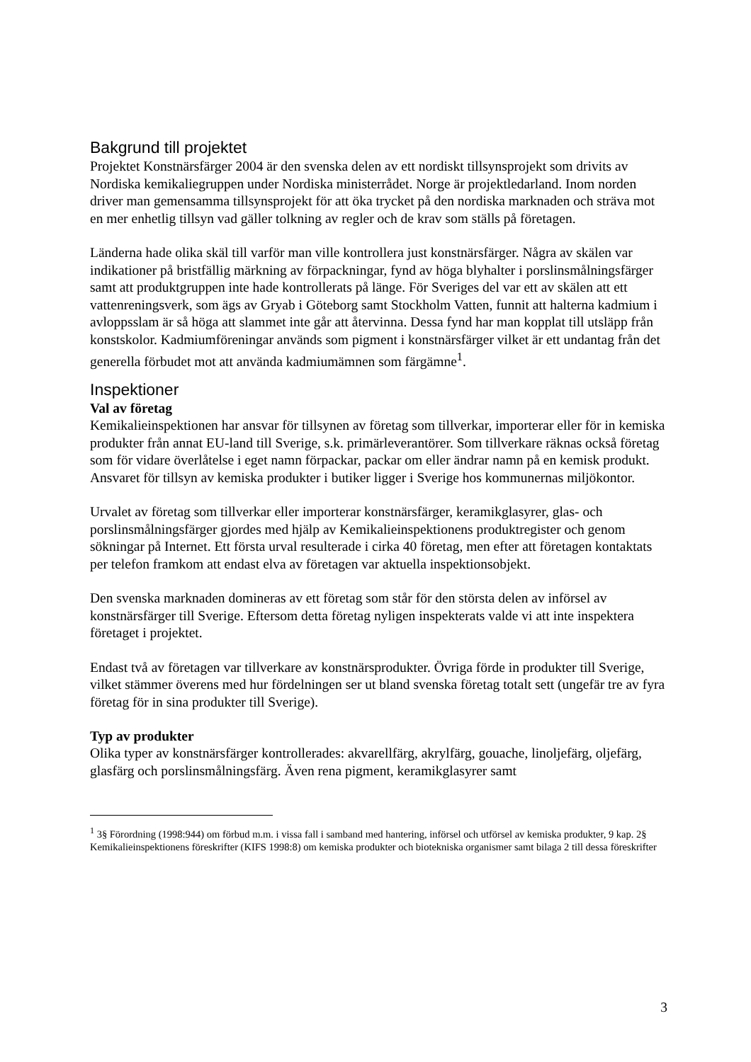Bakgrund till projektet
Projektet Konstnärsfärger 2004 är den svenska delen av ett nordiskt tillsynsprojekt som drivits av Nordiska kemikaliegruppen under Nordiska ministerrådet. Norge är projektledarland. Inom norden driver man gemensamma tillsynsprojekt för att öka trycket på den nordiska marknaden och sträva mot en mer enhetlig tillsyn vad gäller tolkning av regler och de krav som ställs på företagen.
Länderna hade olika skäl till varför man ville kontrollera just konstnärsfärger. Några av skälen var indikationer på bristfällig märkning av förpackningar, fynd av höga blyhalter i porslinsmålningsfärger samt att produktgruppen inte hade kontrollerats på länge. För Sveriges del var ett av skälen att ett vattenreningsverk, som ägs av Gryab i Göteborg samt Stockholm Vatten, funnit att halterna kadmium i avloppsslam är så höga att slammet inte går att återvinna. Dessa fynd har man kopplat till utsläpp från konstskolor. Kadmiumföreningar används som pigment i konstnärsfärger vilket är ett undantag från det generella förbudet mot att använda kadmiumämnen som färgämne<sup>1</sup>.
Inspektioner
Val av företag
Kemikalieinspektionen har ansvar för tillsynen av företag som tillverkar, importerar eller för in kemiska produkter från annat EU-land till Sverige, s.k. primärleverantörer. Som tillverkare räknas också företag som för vidare överlåtelse i eget namn förpackar, packar om eller ändrar namn på en kemisk produkt. Ansvaret för tillsyn av kemiska produkter i butiker ligger i Sverige hos kommunernas miljökontor.
Urvalet av företag som tillverkar eller importerar konstnärsfärger, keramikglasyrer, glas- och porslinsmålningsfärger gjordes med hjälp av Kemikalieinspektionens produktregister och genom sökningar på Internet. Ett första urval resulterade i cirka 40 företag, men efter att företagen kontaktats per telefon framkom att endast elva av företagen var aktuella inspektionsobjekt.
Den svenska marknaden domineras av ett företag som står för den största delen av införsel av konstnärsfärger till Sverige. Eftersom detta företag nyligen inspekterats valde vi att inte inspektera företaget i projektet.
Endast två av företagen var tillverkare av konstnärsprodukter. Övriga förde in produkter till Sverige, vilket stämmer överens med hur fördelningen ser ut bland svenska företag totalt sett (ungefär tre av fyra företag för in sina produkter till Sverige).
Typ av produkter
Olika typer av konstnärsfärger kontrollerades: akvarellfärg, akrylfärg, gouache, linoljefärg, oljefärg, glasfärg och porslinsmålningsfärg. Även rena pigment, keramikglasyrer samt
<sup>1</sup> 3§ Förordning (1998:944) om förbud m.m. i vissa fall i samband med hantering, införsel och utförsel av kemiska produkter, 9 kap. 2§ Kemikalieinspektionens föreskrifter (KIFS 1998:8) om kemiska produkter och biotekniska organismer samt bilaga 2 till dessa föreskrifter
3